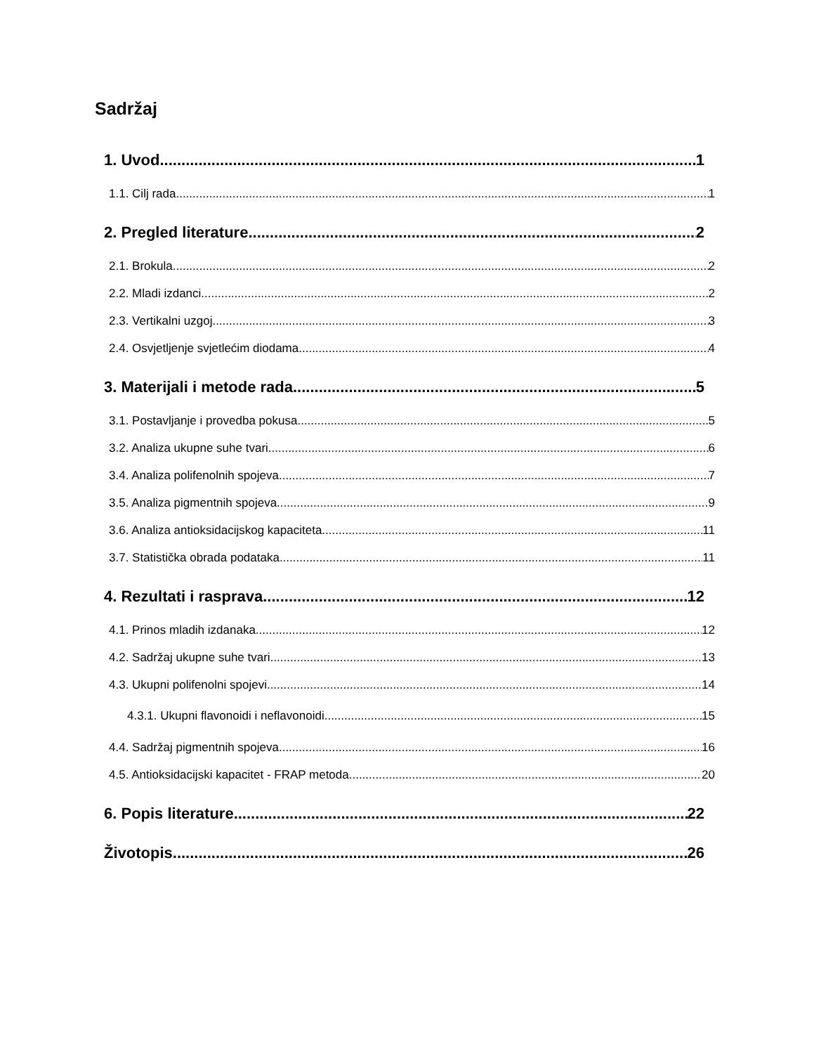Sadržaj
1. Uvod 1
1.1. Cilj rada 1
2. Pregled literature 2
2.1. Brokula 2
2.2. Mladi izdanci 2
2.3. Vertikalni uzgoj 3
2.4. Osvjetljenje svjetlećim diodama 4
3. Materijali i metode rada 5
3.1. Postavljanje i provedba pokusa 5
3.2. Analiza ukupne suhe tvari 6
3.4. Analiza polifenolnih spojeva 7
3.5. Analiza pigmentnih spojeva 9
3.6. Analiza antioksidacijskog kapaciteta 11
3.7. Statistička obrada podataka 11
4. Rezultati i rasprava 12
4.1. Prinos mladih izdanaka 12
4.2. Sadržaj ukupne suhe tvari 13
4.3. Ukupni polifenolni spojevi 14
4.3.1. Ukupni flavonoidi i neflavonoidi 15
4.4. Sadržaj pigmentnih spojeva 16
4.5. Antioksidacijski kapacitet - FRAP metoda 20
6. Popis literature 22
Životopis 26